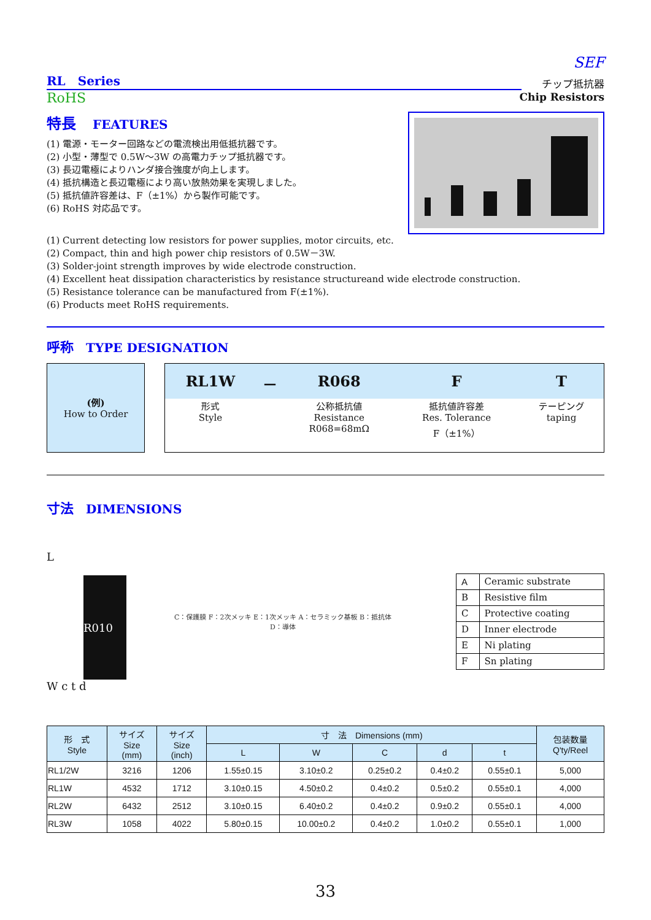SEF
RL　Series
RoHS
チップ抵抗器
Chip Resistors
特長　 FEATURES
(1) 電源・モーター回路などの電流検出用低抵抗器です。
(2) 小型・薄型で 0.5W～3W の高電力チップ抵抗器です。
(3) 長辺電極によりハンダ接合強度が向上します。
(4) 抵抗構造と長辺電極により高い放熱効果を実現しました。
(5) 抵抗値許容差は、F（±1%）から製作可能です。
(6) RoHS 対応品です。
(1) Current detecting low resistors for power supplies, motor circuits, etc.
(2) Compact, thin and high power chip resistors of 0.5W－3W.
(3) Solder-joint strength improves by wide electrode construction.
(4) Excellent heat dissipation characteristics by resistance structureand wide electrode construction.
(5) Resistance tolerance can be manufactured from F(±1%).
(6) Products meet RoHS requirements.
呼称　TYPE DESIGNATION
(例)
How to Order
| RL1W | － | R068 | F | T |
| 形式 Style | | 公称抵抗値 Resistance R068=68mΩ | 抵抗値許容差 Res. Tolerance F（±1%） | テーピング taping |
寸法　DIMENSIONS
L
R010
W c t d
C：保護膜 F：2次メッキ E：1次メッキ A：セラミック基板 B：抵抗体 D：導体
| A | Ceramic substrate |
| B | Resistive film |
| C | Protective coating |
| D | Inner electrode |
| E | Ni plating |
| F | Sn plating |
| 形 式 Style | サイズ Size (mm) | サイズ Size (inch) | 寸 法 Dimensions (mm) | | | | | 包装数量 Q'ty/Reel |
| --- | --- | --- | --- | --- | --- | --- | --- | --- |
| | | | L | W | C | d | t | |
| RL1/2W | 3216 | 1206 | 1.55±0.15 | 3.10±0.2 | 0.25±0.2 | 0.4±0.2 | 0.55±0.1 | 5,000 |
| RL1W | 4532 | 1712 | 3.10±0.15 | 4.50±0.2 | 0.4±0.2 | 0.5±0.2 | 0.55±0.1 | 4,000 |
| RL2W | 6432 | 2512 | 3.10±0.15 | 6.40±0.2 | 0.4±0.2 | 0.9±0.2 | 0.55±0.1 | 4,000 |
| RL3W | 1058 | 4022 | 5.80±0.15 | 10.00±0.2 | 0.4±0.2 | 1.0±0.2 | 0.55±0.1 | 1,000 |
33